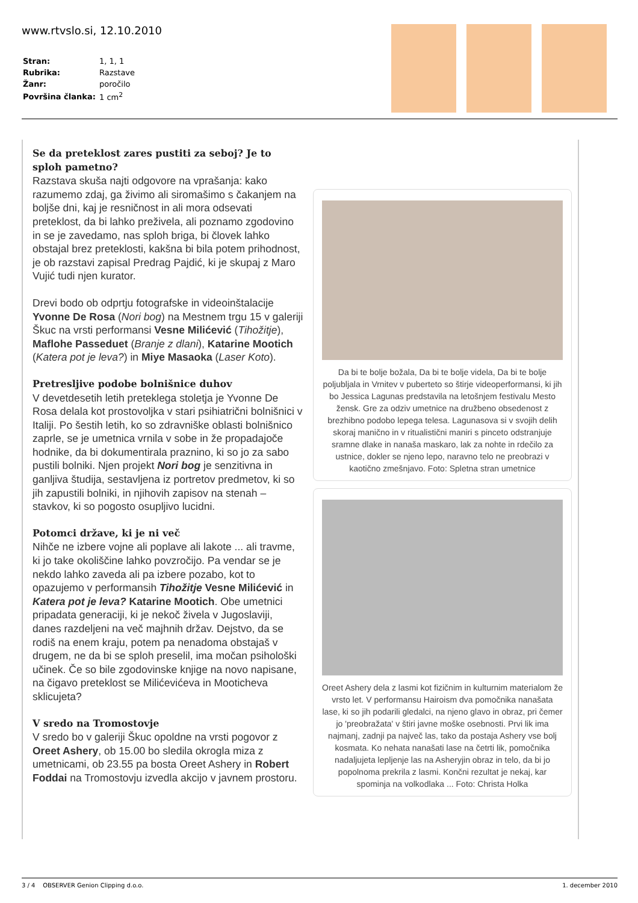www.rtvslo.si, 12.10.2010
| Stran: | 1, 1, 1 |
| Rubrika: | Razstave |
| Žanr: | poročilo |
| Površina članka: | 1 cm<sup>2</sup> |
Se da preteklost zares pustiti za seboj? Je to sploh pametno?
Razstava skuša najti odgovore na vprašanja: kako razumemo zdaj, ga živimo ali siromašimo s čakanjem na boljše dni, kaj je resničnost in ali mora odsevati preteklost, da bi lahko preživela, ali poznamo zgodovino in se je zavedamo, nas sploh briga, bi človek lahko obstajal brez preteklosti, kakšna bi bila potem prihodnost, je ob razstavi zapisal Predrag Pajdić, ki je skupaj z Maro Vujić tudi njen kurator.
Drevi bodo ob odprtju fotografske in videoinštalacije Yvonne De Rosa (Nori bog) na Mestnem trgu 15 v galeriji Škuc na vrsti performansi Vesne Milićević (Tihožitje), Maflohe Passeduet (Branje z dlani), Katarine Mootich (Katera pot je leva?) in Miye Masaoka (Laser Koto).
Pretresljive podobe bolnišnice duhov
V devetdesetih letih preteklega stoletja je Yvonne De Rosa delala kot prostovoljka v stari psihiatrični bolnišnici v Italiji. Po šestih letih, ko so zdravniške oblasti bolnišnico zaprle, se je umetnica vrnila v sobe in že propadajoče hodnike, da bi dokumentirala praznino, ki so jo za sabo pustili bolniki. Njen projekt Nori bog je senzitivna in ganljiva študija, sestavljena iz portretov predmetov, ki so jih zapustili bolniki, in njihovih zapisov na stenah – stavkov, ki so pogosto osupljivo lucidni.
Potomci države, ki je ni več
Nihče ne izbere vojne ali poplave ali lakote ... ali travme, ki jo take okoliščine lahko povzročijo. Pa vendar se je nekdo lahko zaveda ali pa izbere pozabo, kot to opazujemo v performansih Tihožitje Vesne Milićević in Katera pot je leva? Katarine Mootich. Obe umetnici pripadata generaciji, ki je nekoč živela v Jugoslaviji, danes razdeljeni na več majhnih držav. Dejstvo, da se rodiš na enem kraju, potem pa nenadoma obstajaš v drugem, ne da bi se sploh preselil, ima močan psihološki učinek. Če so bile zgodovinske knjige na novo napisane, na čigavo preteklost se Milićevićeva in Mooticheva sklicujeta?
V sredo na Tromostovje
V sredo bo v galeriji Škuc opoldne na vrsti pogovor z Oreet Ashery, ob 15.00 bo sledila okrogla miza z umetnicami, ob 23.55 pa bosta Oreet Ashery in Robert Foddai na Tromostovju izvedla akcijo v javnem prostoru.
Da bi te bolje božala, Da bi te bolje videla, Da bi te bolje poljubljala in Vrnitev v puberteto so štirje videoperformansi, ki jih bo Jessica Lagunas predstavila na letošnjem festivalu Mesto žensk. Gre za odziv umetnice na družbeno obsedenost z brezhibno podobo lepega telesa. Lagunasova si v svojih delih skoraj manično in v ritualistični maniri s pinceto odstranjuje sramne dlake in nanaša maskaro, lak za nohte in rdečilo za ustnice, dokler se njeno lepo, naravno telo ne preobrazi v kaotično zmešnjavo. Foto: Spletna stran umetnice
Oreet Ashery dela z lasmi kot fizičnim in kulturnim materialom že vrsto let. V performansu Hairoism dva pomočnika nanašata lase, ki so jih podarili gledalci, na njeno glavo in obraz, pri čemer jo 'preobražata' v štiri javne moške osebnosti. Prvi lik ima najmanj, zadnji pa največ las, tako da postaja Ashery vse bolj kosmata. Ko nehata nanašati lase na četrti lik, pomočnika nadaljujeta lepljenje las na Asheryjin obraz in telo, da bi jo popolnoma prekrila z lasmi. Končni rezultat je nekaj, kar spominja na volkodlaka ... Foto: Christa Holka
3 / 4 OBSERVER Genion Clipping d.o.o. 1. december 2010